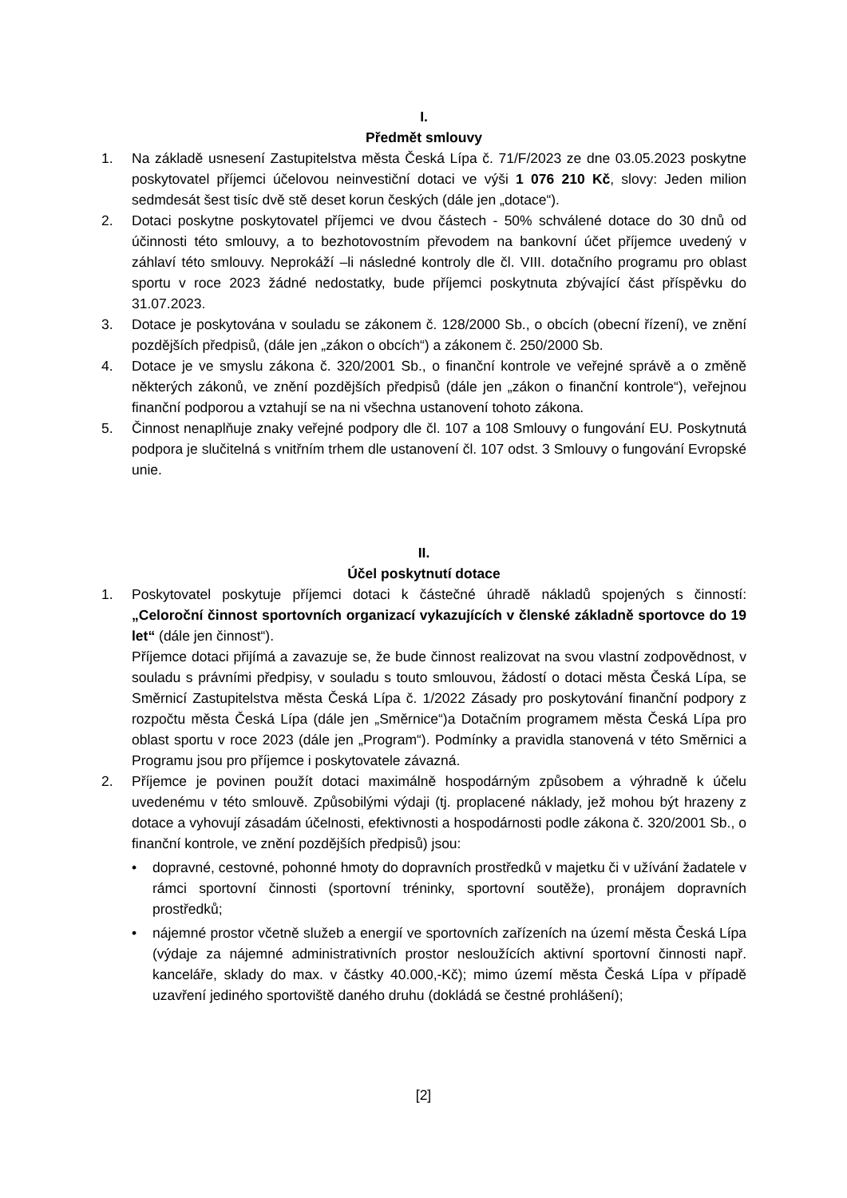I.
Předmět smlouvy
1. Na základě usnesení Zastupitelstva města Česká Lípa č. 71/F/2023 ze dne 03.05.2023 poskytne poskytovatel příjemci účelovou neinvestiční dotaci ve výši 1 076 210 Kč, slovy: Jeden milion sedmdesát šest tisíc dvě stě deset korun českých (dále jen „dotace“).
2. Dotaci poskytne poskytovatel příjemci ve dvou částech - 50% schválené dotace do 30 dnů od účinnosti této smlouvy, a to bezhotovostním převodem na bankovní účet příjemce uvedený v záhlaví této smlouvy. Neprokáží –li následné kontroly dle čl. VIII. dotačního programu pro oblast sportu v roce 2023 žádné nedostatky, bude příjemci poskytnuta zbývající část příspěvku do 31.07.2023.
3. Dotace je poskytována v souladu se zákonem č. 128/2000 Sb., o obcích (obecní řízení), ve znění pozdějších předpisů, (dále jen „zákon o obcích“) a zákonem č. 250/2000 Sb.
4. Dotace je ve smyslu zákona č. 320/2001 Sb., o finanční kontrole ve veřejné správě a o změně některých zákonů, ve znění pozdějších předpisů (dále jen „zákon o finanční kontrole“), veřejnou finanční podporou a vztahují se na ni všechna ustanovení tohoto zákona.
5. Činnost nenaplňuje znaky veřejné podpory dle čl. 107 a 108 Smlouvy o fungování EU. Poskytnutá podpora je slučitelná s vnitřním trhem dle ustanovení čl. 107 odst. 3 Smlouvy o fungování Evropské unie.
II.
Účel poskytnutí dotace
1. Poskytovatel poskytuje příjemci dotaci k částečné úhradě nákladů spojených s činností: „Celoroční činnost sportovních organizací vykazujících v členské základně sportovce do 19 let“ (dále jen činnost“).
Příjemce dotaci přijímá a zavazuje se, že bude činnost realizovat na svou vlastní zodpovědnost, v souladu s právními předpisy, v souladu s touto smlouvou, žádostí o dotaci města Česká Lípa, se Směrnicí Zastupitelstva města Česká Lípa č. 1/2022 Zásady pro poskytování finanční podpory z rozpočtu města Česká Lípa (dále jen „Směrnice“)a Dotačním programem města Česká Lípa pro oblast sportu v roce 2023 (dále jen „Program“). Podmínky a pravidla stanovená v této Směrnici a Programu jsou pro příjemce i poskytovatele závazná.
2. Příjemce je povinen použít dotaci maximálně hospodárným způsobem a výhradně k účelu uvedenému v této smlouvě. Způsobilými výdaji (tj. proplacené náklady, jež mohou být hrazeny z dotace a vyhovují zásadám účelnosti, efektivnosti a hospodárnosti podle zákona č. 320/2001 Sb., o finanční kontrole, ve znění pozdějších předpisů) jsou:
• dopravné, cestovné, pohonné hmoty do dopravních prostředků v majetku či v užívání žadatele v rámci sportovní činnosti (sportovní tréninky, sportovní soutěže), pronájem dopravních prostředků;
• nájemné prostor včetně služeb a energií ve sportovních zařízeních na území města Česká Lípa (výdaje za nájemné administrativních prostor nesloužících aktivní sportovní činnosti např. kanceláře, sklady do max. v částky 40.000,-Kč); mimo území města Česká Lípa v případě uzavření jediného sportoviště daného druhu (dokládá se čestné prohlášení);
[2]